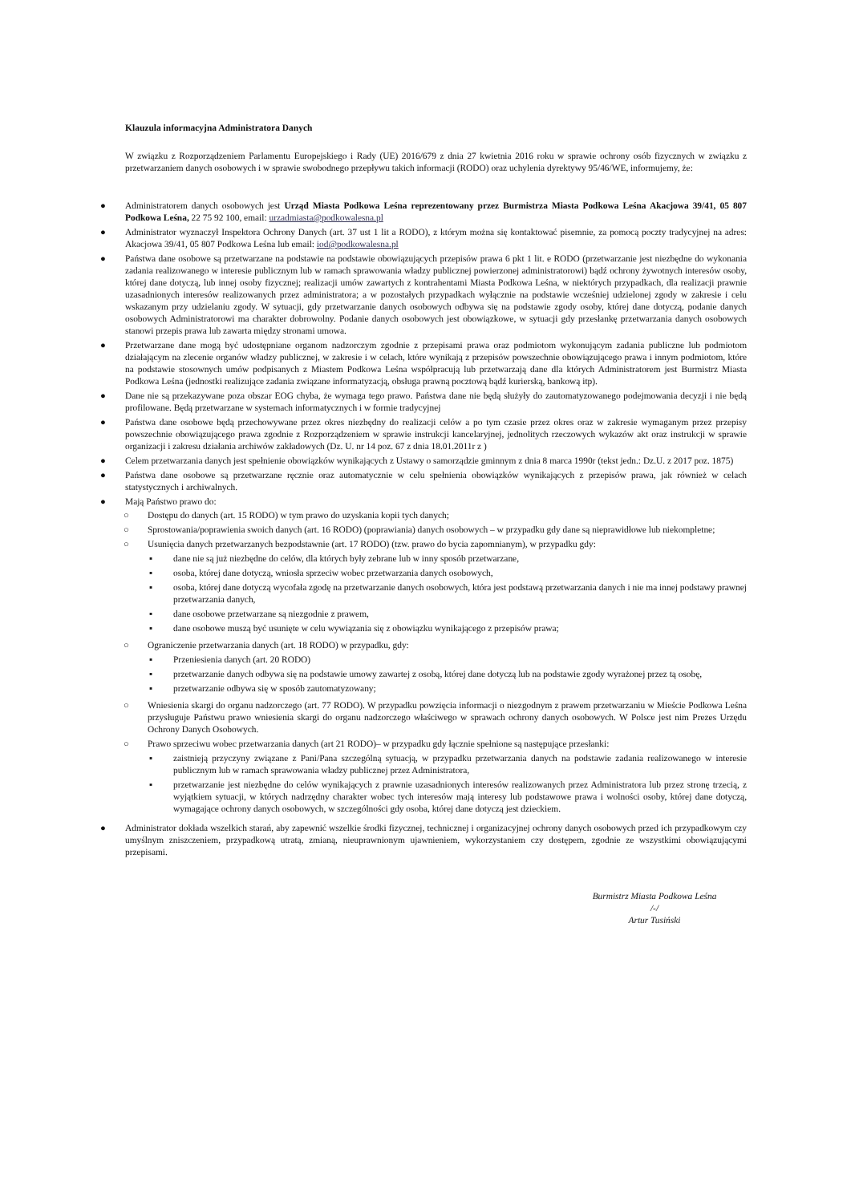Klauzula informacyjna Administratora Danych
W związku z Rozporządzeniem Parlamentu Europejskiego i Rady (UE) 2016/679 z dnia 27 kwietnia 2016 roku w sprawie ochrony osób fizycznych w związku z przetwarzaniem danych osobowych i w sprawie swobodnego przepływu takich informacji (RODO) oraz uchylenia dyrektywy 95/46/WE, informujemy, że:
● Administratorem danych osobowych jest Urząd Miasta Podkowa Leśna reprezentowany przez Burmistrza Miasta Podkowa Leśna Akacjowa 39/41, 05 807 Podkowa Leśna, 22 75 92 100, email: urzadmiasta@podkowalesna.pl
● Administrator wyznaczył Inspektora Ochrony Danych (art. 37 ust 1 lit a RODO), z którym można się kontaktować pisemnie, za pomocą poczty tradycyjnej na adres: Akacjowa 39/41, 05 807 Podkowa Leśna lub email: iod@podkowalesna.pl
● Państwa dane osobowe są przetwarzane na podstawie na podstawie obowiązujących przepisów prawa 6 pkt 1 lit. e RODO (przetwarzanie jest niezbędne do wykonania zadania realizowanego w interesie publicznym lub w ramach sprawowania władzy publicznej powierzonej administratorowi) bądź ochrony żywotnych interesów osoby, której dane dotyczą, lub innej osoby fizycznej; realizacji umów zawartych z kontrahentami Miasta Podkowa Leśna, w niektórych przypadkach, dla realizacji prawnie uzasadnionych interesów realizowanych przez administratora; a w pozostałych przypadkach wyłącznie na podstawie wcześniej udzielonej zgody w zakresie i celu wskazanym przy udzielaniu zgody. W sytuacji, gdy przetwarzanie danych osobowych odbywa się na podstawie zgody osoby, której dane dotyczą, podanie danych osobowych Administratorowi ma charakter dobrowolny. Podanie danych osobowych jest obowiązkowe, w sytuacji gdy przesłankę przetwarzania danych osobowych stanowi przepis prawa lub zawarta między stronami umowa.
● Przetwarzane dane mogą być udostępniane organom nadzorczym zgodnie z przepisami prawa oraz podmiotom wykonującym zadania publiczne lub podmiotom działającym na zlecenie organów władzy publicznej, w zakresie i w celach, które wynikają z przepisów powszechnie obowiązującego prawa i innym podmiotom, które na podstawie stosownych umów podpisanych z Miastem Podkowa Leśna współpracują lub przetwarzają dane dla których Administratorem jest Burmistrz Miasta Podkowa Leśna (jednostki realizujące zadania związane informatyzacją, obsługa prawną pocztową bądź kurierską, bankową itp).
● Dane nie są przekazywane poza obszar EOG chyba, że wymaga tego prawo. Państwa dane nie będą służyły do zautomatyzowanego podejmowania decyzji i nie będą profilowane. Będą przetwarzane w systemach informatycznych i w formie tradycyjnej
● Państwa dane osobowe będą przechowywane przez okres niezbędny do realizacji celów a po tym czasie przez okres oraz w zakresie wymaganym przez przepisy powszechnie obowiązującego prawa zgodnie z Rozporządzeniem w sprawie instrukcji kancelaryjnej, jednolitych rzeczowych wykazów akt oraz instrukcji w sprawie organizacji i zakresu działania archiwów zakładowych (Dz. U. nr 14 poz. 67 z dnia 18.01.2011r z )
● Celem przetwarzania danych jest spełnienie obowiązków wynikających z Ustawy o samorządzie gminnym z dnia 8 marca 1990r (tekst jedn.: Dz.U. z 2017 poz. 1875)
● Państwa dane osobowe są przetwarzane ręcznie oraz automatycznie w celu spełnienia obowiązków wynikających z przepisów prawa, jak również w celach statystycznych i archiwalnych.
● Mają Państwo prawo do:
○ Dostępu do danych (art. 15 RODO) w tym prawo do uzyskania kopii tych danych;
○ Sprostowania/poprawienia swoich danych (art. 16 RODO) (poprawiania) danych osobowych – w przypadku gdy dane są nieprawidłowe lub niekompletne;
○ Usunięcia danych przetwarzanych bezpodstawnie (art. 17 RODO) (tzw. prawo do bycia zapomnianym), w przypadku gdy:
▪ dane nie są już niezbędne do celów, dla których były zebrane lub w inny sposób przetwarzane,
▪ osoba, której dane dotyczą, wniosła sprzeciw wobec przetwarzania danych osobowych,
▪ osoba, której dane dotyczą wycofała zgodę na przetwarzanie danych osobowych, która jest podstawą przetwarzania danych i nie ma innej podstawy prawnej przetwarzania danych,
▪ dane osobowe przetwarzane są niezgodnie z prawem,
▪ dane osobowe muszą być usunięte w celu wywiązania się z obowiązku wynikającego z przepisów prawa;
○ Ograniczenie przetwarzania danych (art. 18 RODO) w przypadku, gdy:
▪ Przeniesienia danych (art. 20 RODO)
▪ przetwarzanie danych odbywa się na podstawie umowy zawartej z osobą, której dane dotyczą lub na podstawie zgody wyrażonej przez tą osobę,
▪ przetwarzanie odbywa się w sposób zautomatyzowany;
○ Wniesienia skargi do organu nadzorczego (art. 77 RODO). W przypadku powzięcia informacji o niezgodnym z prawem przetwarzaniu w Mieście Podkowa Leśna przysługuje Państwu prawo wniesienia skargi do organu nadzorczego właściwego w sprawach ochrony danych osobowych. W Polsce jest nim Prezes Urzędu Ochrony Danych Osobowych.
○ Prawo sprzeciwu wobec przetwarzania danych (art 21 RODO)– w przypadku gdy łącznie spełnione są następujące przesłanki:
▪ zaistnieją przyczyny związane z Pani/Pana szczególną sytuacją, w przypadku przetwarzania danych na podstawie zadania realizowanego w interesie publicznym lub w ramach sprawowania władzy publicznej przez Administratora,
▪ przetwarzanie jest niezbędne do celów wynikających z prawnie uzasadnionych interesów realizowanych przez Administratora lub przez stronę trzecią, z wyjątkiem sytuacji, w których nadrzędny charakter wobec tych interesów mają interesy lub podstawowe prawa i wolności osoby, której dane dotyczą, wymagające ochrony danych osobowych, w szczególności gdy osoba, której dane dotyczą jest dzieckiem.
● Administrator dokłada wszelkich starań, aby zapewnić wszelkie środki fizycznej, technicznej i organizacyjnej ochrony danych osobowych przed ich przypadkowym czy umyślnym zniszczeniem, przypadkową utratą, zmianą, nieuprawnionym ujawnieniem, wykorzystaniem czy dostępem, zgodnie ze wszystkimi obowiązującymi przepisami.
Burmistrz Miasta Podkowa Leśna
/-/
Artur Tusiński